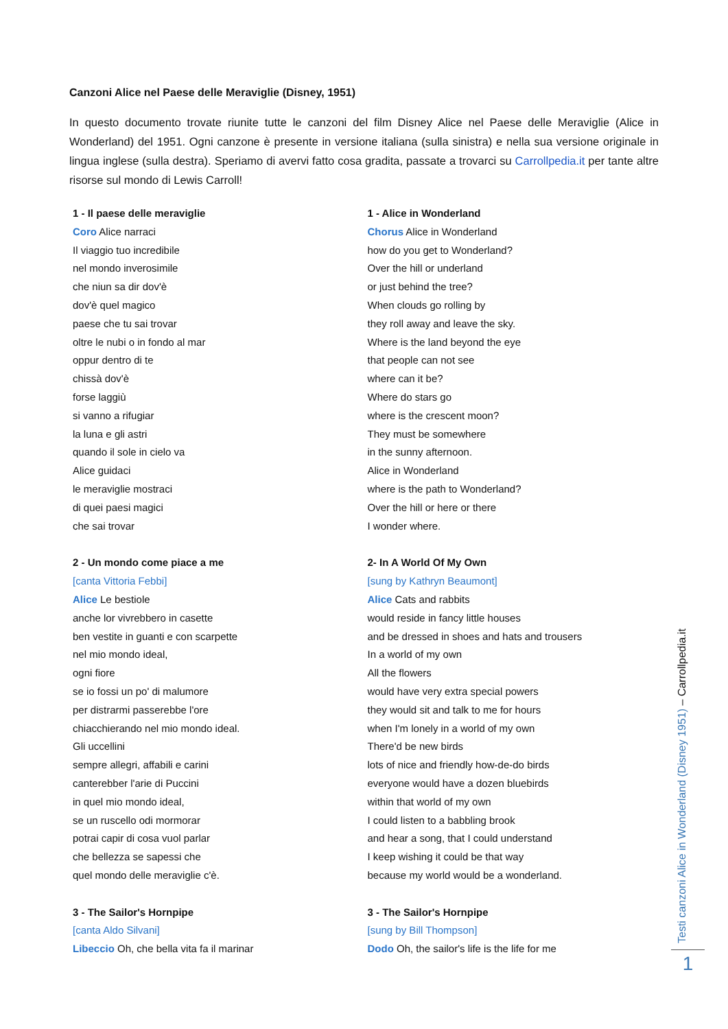Canzoni Alice nel Paese delle Meraviglie (Disney, 1951)
In questo documento trovate riunite tutte le canzoni del film Disney Alice nel Paese delle Meraviglie (Alice in Wonderland) del 1951. Ogni canzone è presente in versione italiana (sulla sinistra) e nella sua versione originale in lingua inglese (sulla destra). Speriamo di avervi fatto cosa gradita, passate a trovarci su Carrollpedia.it per tante altre risorse sul mondo di Lewis Carroll!
| 1 - Il paese delle meraviglie Coro Alice narraci Il viaggio tuo incredibile nel mondo inverosimile che niun sa dir dov'è dov'è quel magico paese che tu sai trovar oltre le nubi o in fondo al mar oppur dentro di te chissà dov'è forse laggiù si vanno a rifugiar la luna e gli astri quando il sole in cielo va Alice guidaci le meraviglie mostraci di quei paesi magici che sai trovar 2 - Un mondo come piace a me [canta Vittoria Febbi] Alice Le bestiole anche lor vivrebbero in casette ben vestite in guanti e con scarpette nel mio mondo ideal, ogni fiore se io fossi un po' di malumore per distrarmi passerebbe l'ore chiacchierando nel mio mondo ideal. Gli uccellini sempre allegri, affabili e carini canterebber l'arie di Puccini in quel mio mondo ideal, se un ruscello odi mormorar potrai capir di cosa vuol parlar che bellezza se sapessi che quel mondo delle meraviglie c'è. 3 - The Sailor's Hornpipe [canta Aldo Silvani] Libeccio Oh, che bella vita fa il marinar | 1 - Alice in Wonderland Chorus Alice in Wonderland how do you get to Wonderland? Over the hill or underland or just behind the tree? When clouds go rolling by they roll away and leave the sky. Where is the land beyond the eye that people can not see where can it be? Where do stars go where is the crescent moon? They must be somewhere in the sunny afternoon. Alice in Wonderland where is the path to Wonderland? Over the hill or here or there I wonder where. 2- In A World Of My Own [sung by Kathryn Beaumont] Alice Cats and rabbits would reside in fancy little houses and be dressed in shoes and hats and trousers In a world of my own All the flowers would have very extra special powers they would sit and talk to me for hours when I'm lonely in a world of my own There'd be new birds lots of nice and friendly how-de-do birds everyone would have a dozen bluebirds within that world of my own I could listen to a babbling brook and hear a song, that I could understand I keep wishing it could be that way because my world would be a wonderland. 3 - The Sailor's Hornpipe [sung by Bill Thompson] Dodo Oh, the sailor's life is the life for me |
Testi canzoni Alice in Wonderland (Disney 1951) – Carrollpedia.it
1